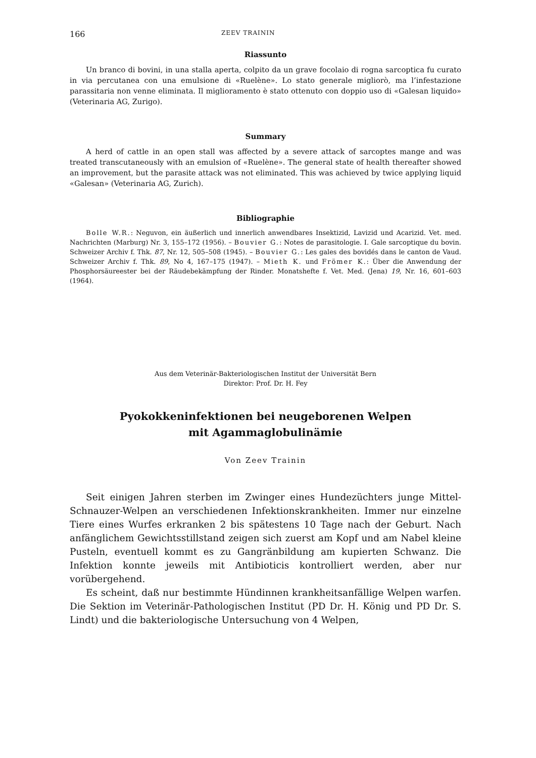166 ZEEV TRAININ
Riassunto
Un branco di bovini, in una stalla aperta, colpito da un grave focolaio di rogna sarcoptica fu curato in via percutanea con una emulsione di «Ruelène». Lo stato generale migliorò, ma l’infestazione parassitaria non venne eliminata. Il miglioramento è stato ottenuto con doppio uso di «Galesan liquido» (Veterinaria AG, Zurigo).
Summary
A herd of cattle in an open stall was affected by a severe attack of sarcoptes mange and was treated transcutaneously with an emulsion of «Ruelène». The general state of health thereafter showed an improvement, but the parasite attack was not eliminated. This was achieved by twice applying liquid «Galesan» (Veterinaria AG, Zurich).
Bibliographie
Bolle W.R.: Neguvon, ein äußerlich und innerlich anwendbares Insektizid, Lavizid und Acarizid. Vet. med. Nachrichten (Marburg) Nr. 3, 155–172 (1956). – Bouvier G.: Notes de parasitologie. I. Gale sarcoptique du bovin. Schweizer Archiv f. Thk. 87, Nr. 12, 505–508 (1945). – Bouvier G.: Les gales des bovidés dans le canton de Vaud. Schweizer Archiv f. Thk. 89, No 4, 167–175 (1947). – Mieth K. und Frömer K.: Über die Anwendung der Phosphorsäureester bei der Räudebekämpfung der Rinder. Monatshefte f. Vet. Med. (Jena) 19, Nr. 16, 601–603 (1964).
Aus dem Veterinär-Bakteriologischen Institut der Universität Bern
Direktor: Prof. Dr. H. Fey
Pyokokkeninfektionen bei neugeborenen Welpen
mit Agammaglobulinämie
Von Zeev Trainin
Seit einigen Jahren sterben im Zwinger eines Hundezüchters junge Mittel-Schnauzer-Welpen an verschiedenen Infektionskrankheiten. Immer nur einzelne Tiere eines Wurfes erkranken 2 bis spätestens 10 Tage nach der Geburt. Nach anfänglichem Gewichtsstillstand zeigen sich zuerst am Kopf und am Nabel kleine Pusteln, eventuell kommt es zu Gangränbildung am kupierten Schwanz. Die Infektion konnte jeweils mit Antibioticis kontrolliert werden, aber nur vorübergehend.
Es scheint, daß nur bestimmte Hündinnen krankheitsanfällige Welpen warfen. Die Sektion im Veterinär-Pathologischen Institut (PD Dr. H. König und PD Dr. S. Lindt) und die bakteriologische Untersuchung von 4 Welpen,